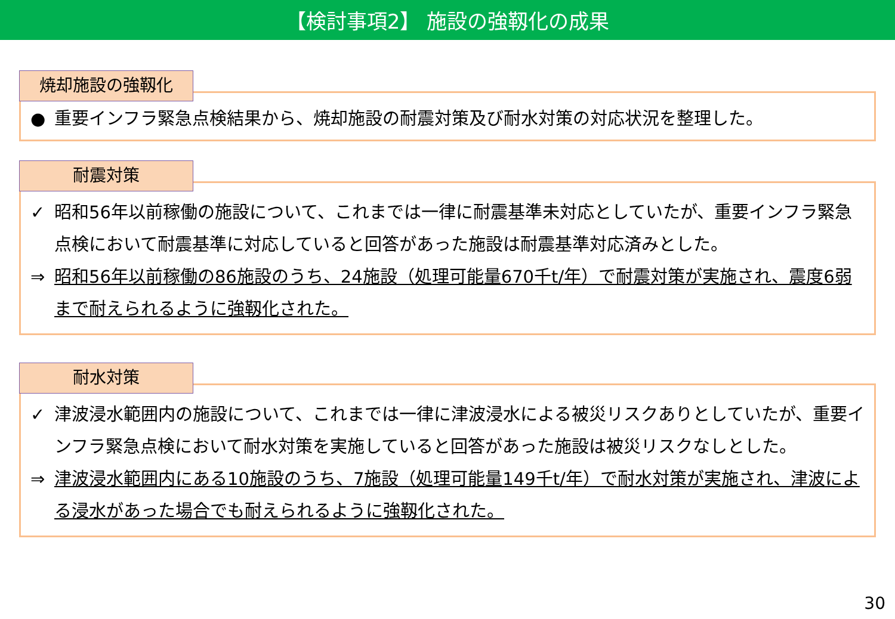【検討事項2】 施設の強靱化の成果
焼却施設の強靱化
● 重要インフラ緊急点検結果から、焼却施設の耐震対策及び耐水対策の対応状況を整理した。
耐震対策
✓ 昭和56年以前稼働の施設について、これまでは一律に耐震基準未対応としていたが、重要インフラ緊急点検において耐震基準に対応していると回答があった施設は耐震基準対応済みとした。
⇒ 昭和56年以前稼働の86施設のうち、24施設（処理可能量670千t/年）で耐震対策が実施され、震度6弱まで耐えられるように強靱化された。
耐水対策
✓ 津波浸水範囲内の施設について、これまでは一律に津波浸水による被災リスクありとしていたが、重要インフラ緊急点検において耐水対策を実施していると回答があった施設は被災リスクなしとした。
⇒ 津波浸水範囲内にある10施設のうち、7施設（処理可能量149千t/年）で耐水対策が実施され、津波による浸水があった場合でも耐えられるように強靱化された。
30